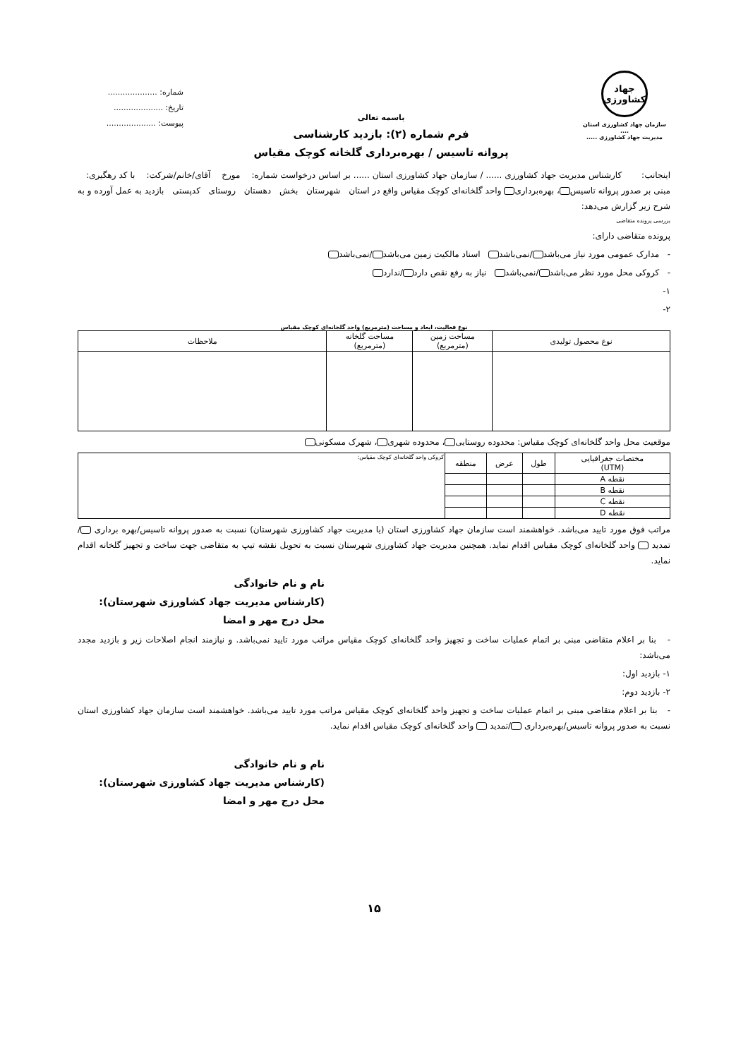جهاد
کشاورزی
سازمان جهاد کشاورزی استان ....
مدیریت جهاد کشاورزی .....
باسمه تعالی
فرم شماره (۲): بازدید کارشناسی
پروانه تاسیس / بهره‌برداری گلخانه کوچک مقیاس
شماره: ....................
تاریخ: ....................
پیوست: ....................
اینجانب: کارشناس مدیریت جهاد کشاورزی ...... / سازمان جهاد کشاورزی استان ...... بر اساس درخواست شماره: مورخ آقای/خانم/شرکت: با کد رهگیری: مبنی بر صدور پروانه تاسیس ، بهره‌برداری واحد گلخانه‌ای کوچک مقیاس واقع در استان شهرستان بخش دهستان روستای کدپستی بازدید به عمل آورده و به شرح زیر گزارش می‌دهد:
بررسی پرونده متقاضی
پرونده متقاضی دارای:
- مدارک عمومی مورد نیاز می‌باشد /نمی‌باشد اسناد مالکیت زمین می‌باشد /نمی‌باشد
- کروکی محل مورد نظر می‌باشد /نمی‌باشد نیاز به رفع نقص دارد /ندارد
۱-
۲-
نوع فعالیت، ابعاد و مساحت (مترمربع) واحد گلخانه‌ای کوچک مقیاس
| نوع محصول تولیدی | مساحت زمین (مترمربع) | مساحت گلخانه (مترمربع) | ملاحظات |
| --- | --- | --- | --- |
موقعیت محل واحد گلخانه‌ای کوچک مقیاس: محدوده روستایی ، محدوده شهری ، شهرک مسکونی
| مختصات جغرافیایی (UTM) | طول | عرض | منطقه | کروکی واحد گلخانه‌ای کوچک مقیاس: |
| --- | --- | --- | --- | --- |
| نقطه A | | | | |
| نقطه B | | | | |
| نقطه C | | | | |
| نقطه D | | | | |
مراتب فوق مورد تایید می‌باشد. خواهشمند است سازمان جهاد کشاورزی استان (یا مدیریت جهاد کشاورزی شهرستان) نسبت به صدور پروانه تاسیس/بهره برداری /تمدید واحد گلخانه‌ای کوچک مقیاس اقدام نماید. همچنین مدیریت جهاد کشاورزی شهرستان نسبت به تحویل نقشه تیپ به متقاضی جهت ساخت و تجهیز گلخانه اقدام نماید.
نام و نام خانوادگی
(کارشناس مدیریت جهاد کشاورزی شهرستان):
محل درج مهر و امضا
- بنا بر اعلام متقاضی مبنی بر اتمام عملیات ساخت و تجهیز واحد گلخانه‌ای کوچک مقیاس مراتب مورد تایید نمی‌باشد. و نیازمند انجام اصلاحات زیر و بازدید مجدد می‌باشد:
۱- بازدید اول:
۲- بازدید دوم:
- بنا بر اعلام متقاضی مبنی بر اتمام عملیات ساخت و تجهیز واحد گلخانه‌ای کوچک مقیاس مراتب مورد تایید می‌باشد. خواهشمند است سازمان جهاد کشاورزی استان نسبت به صدور پروانه تاسیس/بهره‌برداری /تمدید واحد گلخانه‌ای کوچک مقیاس اقدام نماید.
نام و نام خانوادگی
(کارشناس مدیریت جهاد کشاورزی شهرستان):
محل درج مهر و امضا
۱۵